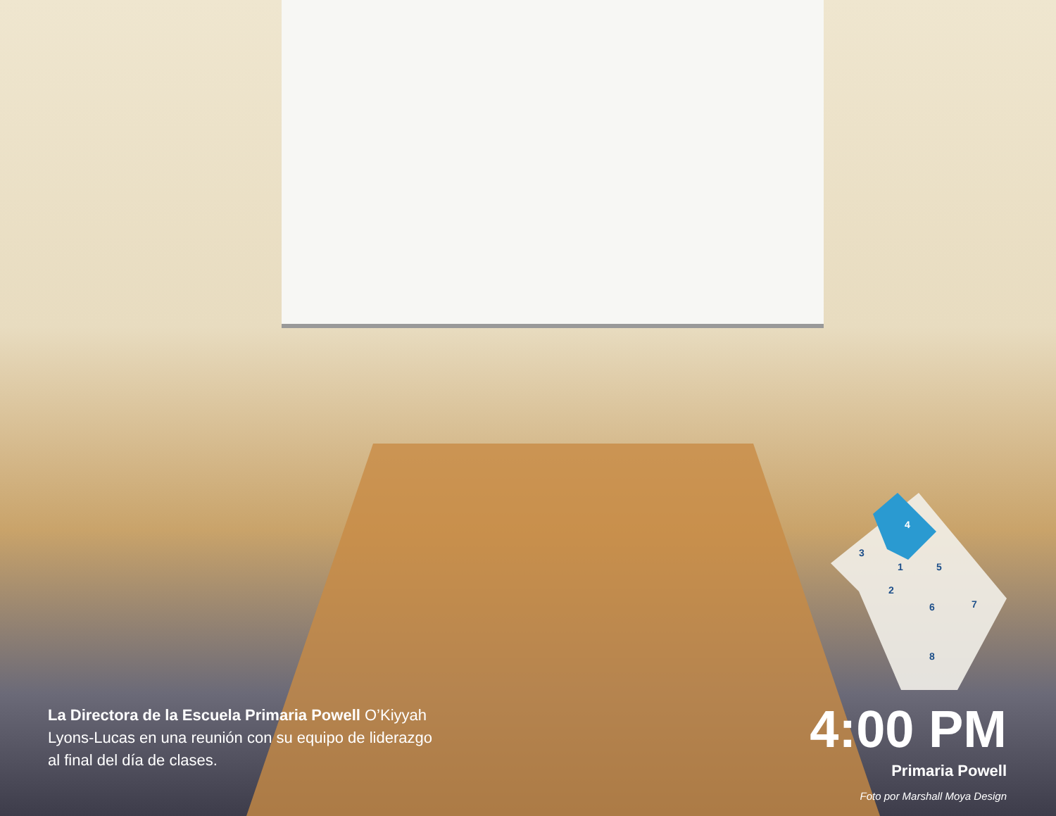4
3
1
5
2
6
7
8
La Directora de la Escuela Primaria Powell O’Kiyyah Lyons-Lucas en una reunión con su equipo de liderazgo al final del día de clases.
4:00 PM
Primaria Powell
Foto por Marshall Moya Design